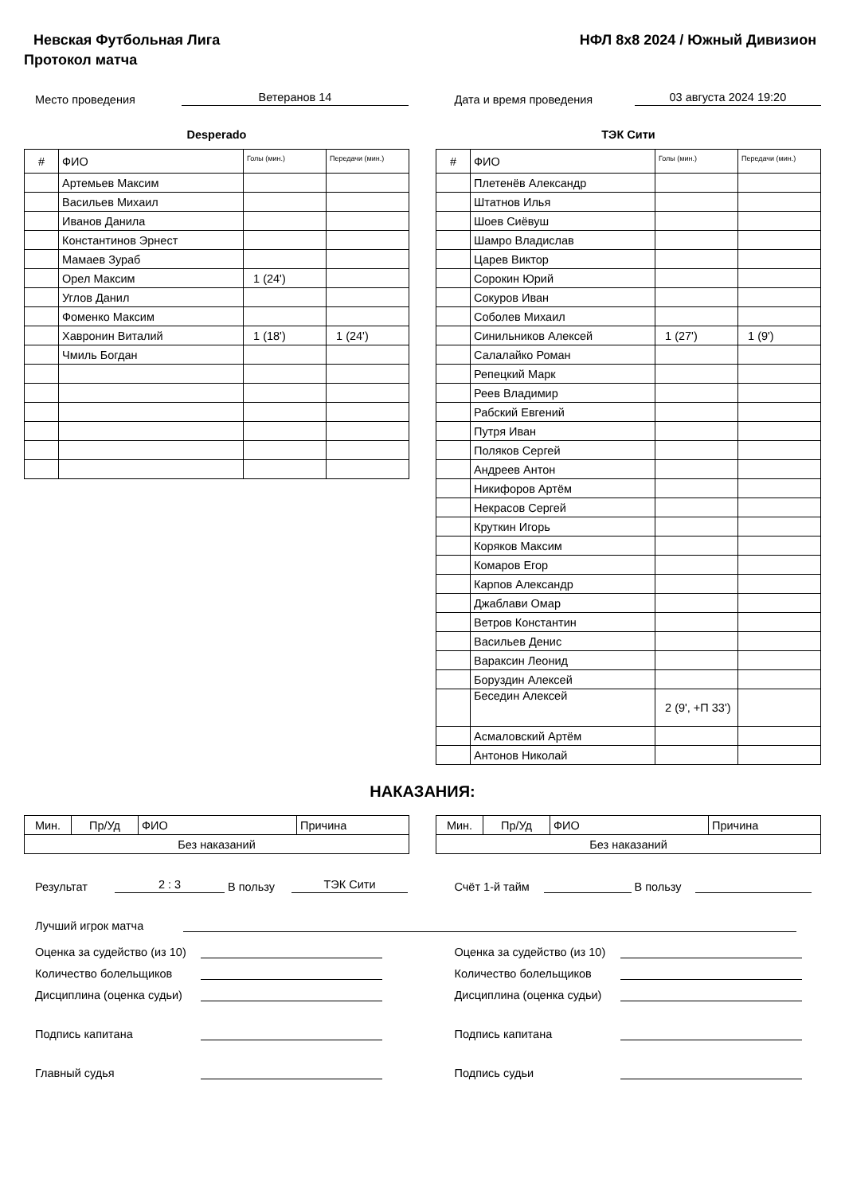Невская Футбольная Лига НФЛ 8x8 2024 / Южный Дивизион
Протокол матча
Место проведения Ветеранов 14 Дата и время проведения 03 августа 2024 19:20
Desperado
| # | ФИО | Голы (мин.) | Передачи (мин.) |
| --- | --- | --- | --- |
| | Артемьев Максим | | |
| | Васильев Михаил | | |
| | Иванов Данила | | |
| | Константинов Эрнест | | |
| | Мамаев Зураб | | |
| | Орел Максим | 1 (24') | |
| | Углов Данил | | |
| | Фоменко Максим | | |
| | Хавронин Виталий | 1 (18') | 1 (24') |
| | Чмиль Богдан | | |
ТЭК Сити
| # | ФИО | Голы (мин.) | Передачи (мин.) |
| --- | --- | --- | --- |
| | Плетенёв Александр | | |
| | Штатнов Илья | | |
| | Шоев Сиёвуш | | |
| | Шамро Владислав | | |
| | Царев Виктор | | |
| | Сорокин Юрий | | |
| | Сокуров Иван | | |
| | Соболев Михаил | | |
| | Синильников Алексей | 1 (27') | 1 (9') |
| | Салалайко Роман | | |
| | Репецкий Марк | | |
| | Реев Владимир | | |
| | Рабский Евгений | | |
| | Путря Иван | | |
| | Поляков Сергей | | |
| | Андреев Антон | | |
| | Никифоров Артём | | |
| | Некрасов Сергей | | |
| | Круткин Игорь | | |
| | Коряков Максим | | |
| | Комаров Егор | | |
| | Карпов Александр | | |
| | Джаблави Омар | | |
| | Ветров Константин | | |
| | Васильев Денис | | |
| | Вараксин Леонид | | |
| | Боруздин Алексей | | |
| | Беседин Алексей | 2 (9', +П 33') | |
| | Асмаловский Артём | | |
| | Антонов Николай | | |
НАКАЗАНИЯ:
| Мин. | Пр/Уд | ФИО | Причина |
| Без наказаний | | | |
| Мин. | Пр/Уд | ФИО | Причина |
| Без наказаний | | | |
Результат 2 : 3 В пользу ТЭК Сити
Счёт 1-й тайм В пользу
Лучший игрок матча
Оценка за судейство (из 10)
Количество болельщиков
Дисциплина (оценка судьи)
Подпись капитана
Главный судья
Оценка за судейство (из 10)
Количество болельщиков
Дисциплина (оценка судьи)
Подпись капитана
Подпись судьи